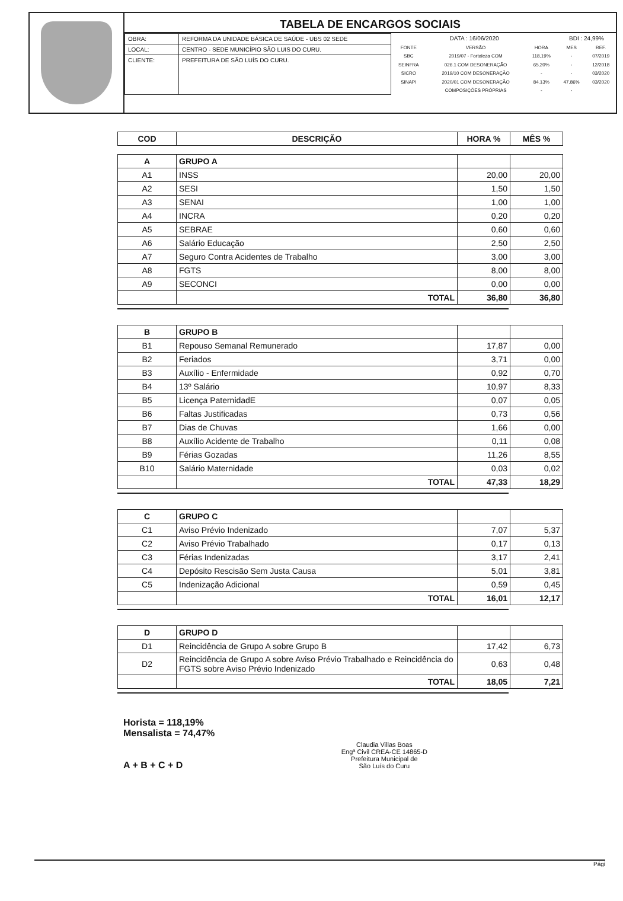TABELA DE ENCARGOS SOCIAIS
| OBRA: | REFORMA DA UNIDADE BÁSICA DE SAÚDE - UBS 02 SEDE |
| LOCAL: | CENTRO - SEDE MUNICÍPIO SÃO LUIS DO CURU. |
| CLIENTE: | PREFEITURA DE SÃO LUÍS DO CURU. |
| DATA : 16/06/2020 | | | BDI : 24,99% | |
| FONTE | VERSÃO | HORA | MES | REF. |
| SBC | 2019/07 - Fortaleza COM | 118,19% | - | 07/2019 |
| SEINFRA | 026.1 COM DESONERAÇÃO | 65,20% | - | 12/2018 |
| SICRO | 2019/10 COM DESONERAÇÃO | - | - | 03/2020 |
| SINAPI | 2020/01 COM DESONERAÇÃO | 84,13% | 47,86% | 03/2020 |
| | COMPOSIÇÕES PRÓPRIAS | - | - | |
| COD | DESCRIÇÃO | HORA % | MÊS % |
| --- | --- | --- | --- |
| A | GRUPO A | | |
| A1 | INSS | 20,00 | 20,00 |
| A2 | SESI | 1,50 | 1,50 |
| A3 | SENAI | 1,00 | 1,00 |
| A4 | INCRA | 0,20 | 0,20 |
| A5 | SEBRAE | 0,60 | 0,60 |
| A6 | Salário Educação | 2,50 | 2,50 |
| A7 | Seguro Contra Acidentes de Trabalho | 3,00 | 3,00 |
| A8 | FGTS | 8,00 | 8,00 |
| A9 | SECONCI | 0,00 | 0,00 |
| | TOTAL | 36,80 | 36,80 |
| B | GRUPO B | | |
| B1 | Repouso Semanal Remunerado | 17,87 | 0,00 |
| B2 | Feriados | 3,71 | 0,00 |
| B3 | Auxílio - Enfermidade | 0,92 | 0,70 |
| B4 | 13º Salário | 10,97 | 8,33 |
| B5 | Licença PaternidadE | 0,07 | 0,05 |
| B6 | Faltas Justificadas | 0,73 | 0,56 |
| B7 | Dias de Chuvas | 1,66 | 0,00 |
| B8 | Auxílio Acidente de Trabalho | 0,11 | 0,08 |
| B9 | Férias Gozadas | 11,26 | 8,55 |
| B10 | Salário Maternidade | 0,03 | 0,02 |
| | TOTAL | 47,33 | 18,29 |
| C | GRUPO C | | |
| C1 | Aviso Prévio Indenizado | 7,07 | 5,37 |
| C2 | Aviso Prévio Trabalhado | 0,17 | 0,13 |
| C3 | Férias Indenizadas | 3,17 | 2,41 |
| C4 | Depósito Rescisão Sem Justa Causa | 5,01 | 3,81 |
| C5 | Indenização Adicional | 0,59 | 0,45 |
| | TOTAL | 16,01 | 12,17 |
| D | GRUPO D | | |
| D1 | Reincidência de Grupo A sobre Grupo B | 17,42 | 6,73 |
| D2 | Reincidência de Grupo A sobre Aviso Prévio Trabalhado e Reincidência do FGTS sobre Aviso Prévio Indenizado | 0,63 | 0,48 |
| | TOTAL | 18,05 | 7,21 |
Horista = 118,19%
Mensalista = 74,47%
A + B + C + D
Claudia Villas Boas
Engª Civil CREA-CE 14865-D
Prefeitura Municipal de
São Luís do Curu
Pági